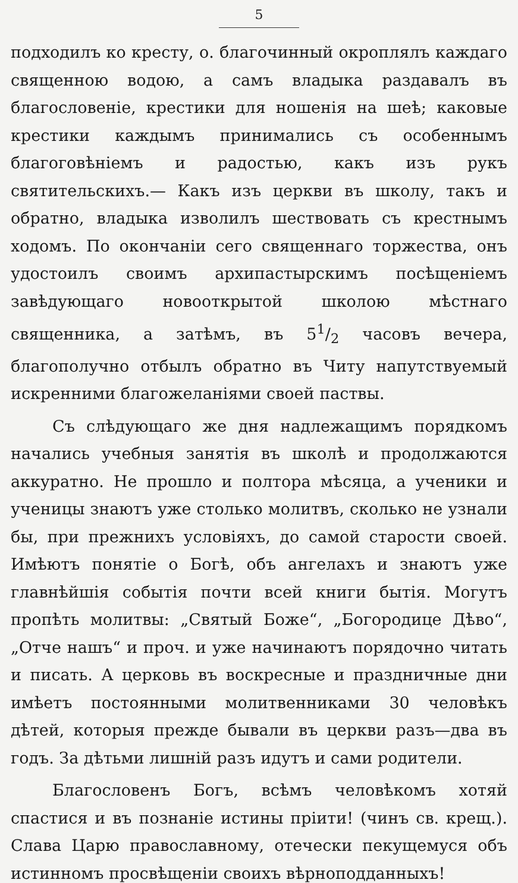5
подходилъ ко кресту, о. благочинный окроплялъ каждаго священною водою, а самъ владыка раздавалъ въ благословеніе, крестики для ношенія на шеѣ; каковые крестики каждымъ принимались съ особеннымъ благоговѣніемъ и радостью, какъ изъ рукъ святительскихъ.— Какъ изъ церкви въ школу, такъ и обратно, владыка изволилъ шествовать съ крестнымъ ходомъ. По окончаніи сего священнаго торжества, онъ удостоилъ своимъ архипастырскимъ посѣщеніемъ завѣдующаго новооткрытой школою мѣстнаго священника, а затѣмъ, въ 51/2 часовъ вечера, благополучно отбылъ обратно въ Читу напутствуемый искренними благожеланіями своей паствы.
Съ слѣдующаго же дня надлежащимъ порядкомъ начались учебныя занятія въ школѣ и продолжаются аккуратно. Не прошло и полтора мѣсяца, а ученики и ученицы знаютъ уже столько молитвъ, сколько не узнали бы, при прежнихъ условіяхъ, до самой старости своей. Имѣютъ понятіе о Богѣ, объ ангелахъ и знаютъ уже главнѣйшія событія почти всей книги бытія. Могутъ пропѣть молитвы: „Святый Боже“, „Богородице Дѣво“, „Отче нашъ“ и проч. и уже начинаютъ порядочно читать и писать. А церковь въ воскресные и праздничные дни имѣетъ постоянными молитвенниками 30 человѣкъ дѣтей, которыя прежде бывали въ церкви разъ—два въ годъ. За дѣтьми лишній разъ идутъ и сами родители.
Благословенъ Богъ, всѣмъ человѣкомъ хотяй спастися и въ познаніе истины пріити! (чинъ св. крещ.). Слава Царю православному, отечески пекущемуся объ истинномъ просвѣщеніи своихъ вѣрноподданныхъ!